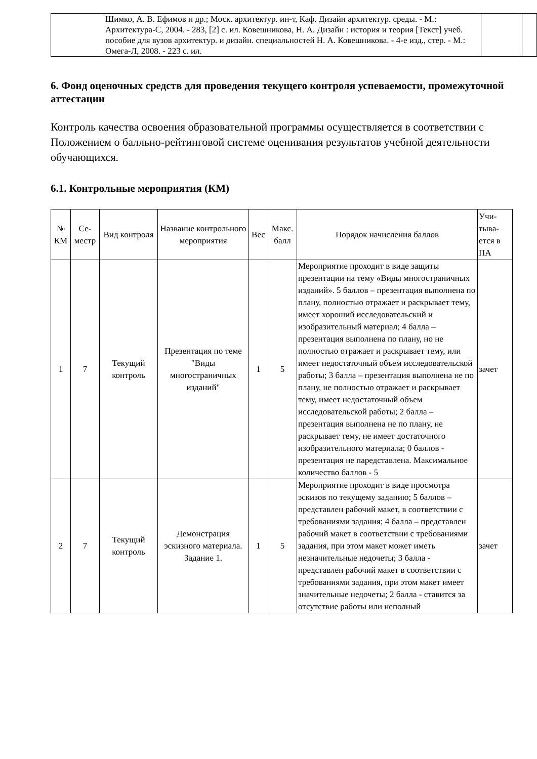| | Шимко, А. В. Ефимов и др.; Моск. архитектур. ин-т, Каф. Дизайн архитектур. среды. - М.: Архитектура-С, 2004. - 283, [2] с. ил. Ковешникова, Н. А. Дизайн : история и теория [Текст] учеб. пособие для вузов архитектур. и дизайн. специальностей Н. А. Ковешникова. - 4-е изд., стер. - М.: Омега-Л, 2008. - 223 с. ил. | | |
6. Фонд оценочных средств для проведения текущего контроля успеваемости, промежуточной аттестации
Контроль качества освоения образовательной программы осуществляется в соответствии с Положением о балльно-рейтинговой системе оценивания результатов учебной деятельности обучающихся.
6.1. Контрольные мероприятия (КМ)
| № КМ | Се-местр | Вид контроля | Название контрольного мероприятия | Вес | Макс. балл | Порядок начисления баллов | Учи-тыва-ется в ПА |
| --- | --- | --- | --- | --- | --- | --- | --- |
| 1 | 7 | Текущий контроль | Презентация по теме "Виды многостраничных изданий" | 1 | 5 | Мероприятие проходит в виде защиты презентации на тему «Виды многостраничных изданий». 5 баллов – презентация выполнена по плану, полностью отражает и раскрывает тему, имеет хороший исследовательский и изобразительный материал; 4 балла – презентация выполнена по плану, но не полностью отражает и раскрывает тему, или имеет недостаточный объем исследовательской работы; 3 балла – презентация выполнена не по плану, не полностью отражает и раскрывает тему, имеет недостаточный объем исследовательской работы; 2 балла – презентация выполнена не по плану, не раскрывает тему, не имеет достаточного изобразительного материала; 0 баллов - презентация не паредставлена. Максимальное количество баллов - 5 | зачет |
| 2 | 7 | Текущий контроль | Демонстрация эскизного материала. Задание 1. | 1 | 5 | Мероприятие проходит в виде просмотра эскизов по текущему заданию; 5 баллов – представлен рабочий макет, в соответствии с требованиями задания; 4 балла – представлен рабочий макет в соответствии с требованиями задания, при этом макет может иметь незначительные недочеты; 3 балла - представлен рабочий макет в соответствии с требованиями задания, при этом макет имеет значительные недочеты; 2 балла - ставится за отсутствие работы или неполный | зачет |